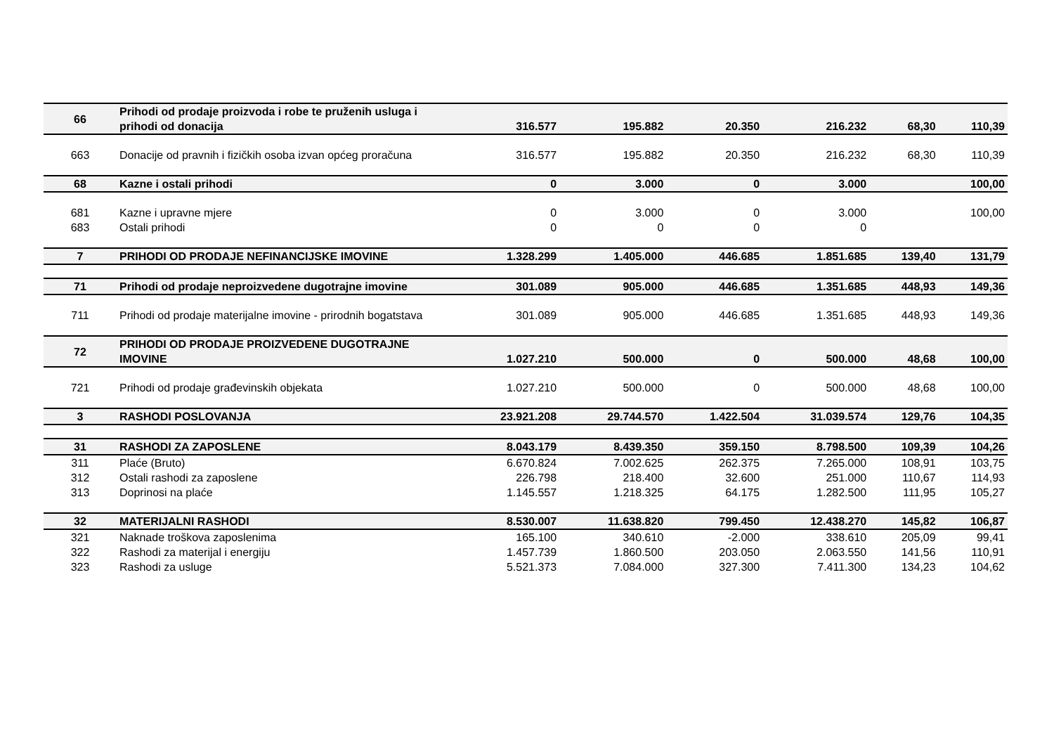| 66 | Prihodi od prodaje proizvoda i robe te pruženih usluga i prihodi od donacija | 316.577 | 195.882 | 20.350 | 216.232 | 68,30 | 110,39 |
| 663 | Donacije od pravnih i fizičkih osoba izvan općeg proračuna | 316.577 | 195.882 | 20.350 | 216.232 | 68,30 | 110,39 |
| 68 | Kazne i ostali prihodi | 0 | 3.000 | 0 | 3.000 | | 100,00 |
| 681 | Kazne i upravne mjere | 0 | 3.000 | 0 | 3.000 | | 100,00 |
| 683 | Ostali prihodi | 0 | 0 | 0 | 0 | | |
| 7 | PRIHODI OD PRODAJE NEFINANCIJSKE IMOVINE | 1.328.299 | 1.405.000 | 446.685 | 1.851.685 | 139,40 | 131,79 |
| 71 | Prihodi od prodaje neproizvedene dugotrajne imovine | 301.089 | 905.000 | 446.685 | 1.351.685 | 448,93 | 149,36 |
| 711 | Prihodi od prodaje materijalne imovine - prirodnih bogatstava | 301.089 | 905.000 | 446.685 | 1.351.685 | 448,93 | 149,36 |
| 72 | PRIHODI OD PRODAJE PROIZVEDENE DUGOTRAJNE IMOVINE | 1.027.210 | 500.000 | 0 | 500.000 | 48,68 | 100,00 |
| 721 | Prihodi od prodaje građevinskih objekata | 1.027.210 | 500.000 | 0 | 500.000 | 48,68 | 100,00 |
| 3 | RASHODI POSLOVANJA | 23.921.208 | 29.744.570 | 1.422.504 | 31.039.574 | 129,76 | 104,35 |
| 31 | RASHODI ZA ZAPOSLENE | 8.043.179 | 8.439.350 | 359.150 | 8.798.500 | 109,39 | 104,26 |
| 311 | Plaće (Bruto) | 6.670.824 | 7.002.625 | 262.375 | 7.265.000 | 108,91 | 103,75 |
| 312 | Ostali rashodi za zaposlene | 226.798 | 218.400 | 32.600 | 251.000 | 110,67 | 114,93 |
| 313 | Doprinosi na plaće | 1.145.557 | 1.218.325 | 64.175 | 1.282.500 | 111,95 | 105,27 |
| 32 | MATERIJALNI RASHODI | 8.530.007 | 11.638.820 | 799.450 | 12.438.270 | 145,82 | 106,87 |
| 321 | Naknade troškova zaposlenima | 165.100 | 340.610 | -2.000 | 338.610 | 205,09 | 99,41 |
| 322 | Rashodi za materijal i energiju | 1.457.739 | 1.860.500 | 203.050 | 2.063.550 | 141,56 | 110,91 |
| 323 | Rashodi za usluge | 5.521.373 | 7.084.000 | 327.300 | 7.411.300 | 134,23 | 104,62 |